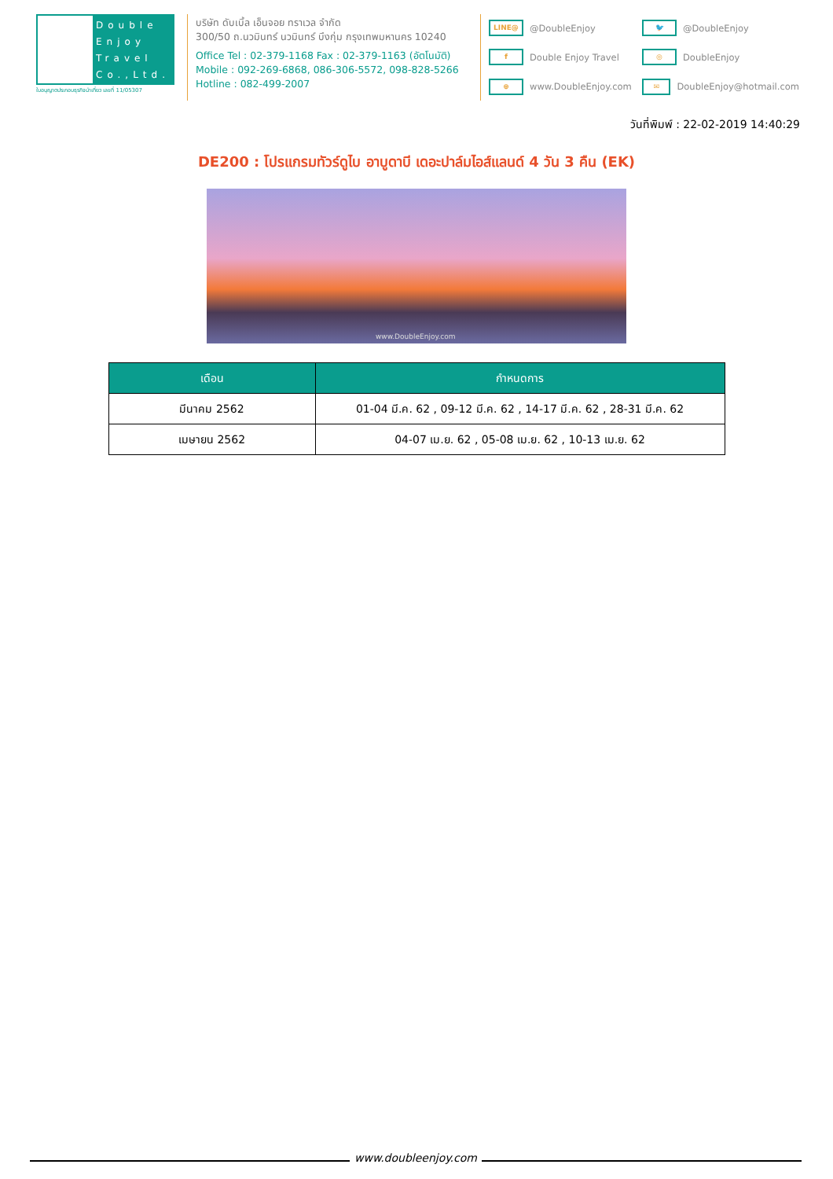Double
Enjoy
Travel
Co.,Ltd.
ใบอนุญาตประกอบธุรกิจนำเที่ยว เลขที่ 11/05307
บริษัท ดับเบิ้ล เอ็นจอย ทราเวล จำกัด
300/50 ถ.นวมินทร์ นวมินทร์ บึงกุ่ม กรุงเทพมหานคร 10240
Office Tel : 02-379-1168 Fax : 02-379-1163 (อัตโนมัติ)
Mobile : 092-269-6868, 086-306-5572, 098-828-5266
Hotline : 082-499-2007
LINE@ @DoubleEnjoy
🐦 @DoubleEnjoy
f Double Enjoy Travel
◎ DoubleEnjoy
⊕ www.DoubleEnjoy.com
✉ DoubleEnjoy@hotmail.com
วันที่พิมพ์ : 22-02-2019 14:40:29
DE200 : โปรแกรมทัวร์ดูไบ อาบูดาบี เดอะปาล์มไอส์แลนด์ 4 วัน 3 คืน (EK)
www.DoubleEnjoy.com
| เดือน | กำหนดการ |
| --- | --- |
| มีนาคม 2562 | 01-04 มี.ค. 62 , 09-12 มี.ค. 62 , 14-17 มี.ค. 62 , 28-31 มี.ค. 62 |
| เมษายน 2562 | 04-07 เม.ย. 62 , 05-08 เม.ย. 62 , 10-13 เม.ย. 62 |
www.doubleenjoy.com